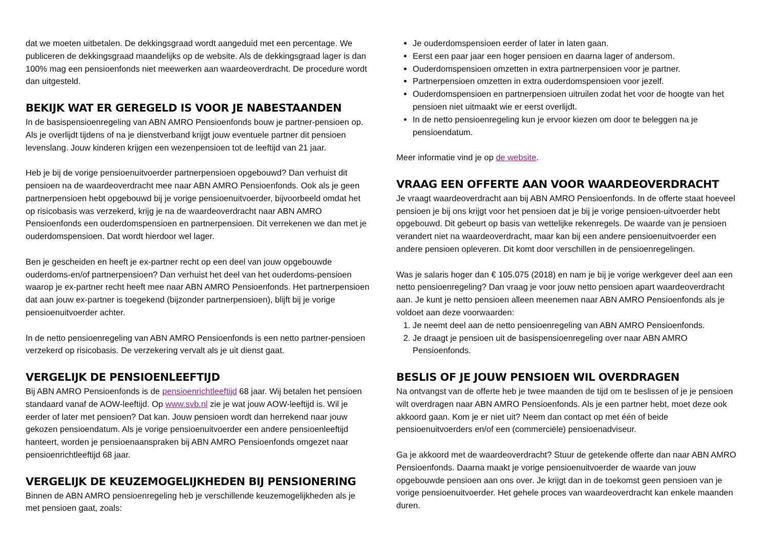dat we moeten uitbetalen. De dekkingsgraad wordt aangeduid met een percentage. We publiceren de dekkingsgraad maandelijks op de website. Als de dekkingsgraad lager is dan 100% mag een pensioenfonds niet meewerken aan waardeoverdracht. De procedure wordt dan uitgesteld.
BEKIJK WAT ER GEREGELD IS VOOR JE NABESTAANDEN
In de basispensioenregeling van ABN AMRO Pensioenfonds bouw je partner-pensioen op. Als je overlijdt tijdens of na je dienstverband krijgt jouw eventuele partner dit pensioen levenslang. Jouw kinderen krijgen een wezenpensioen tot de leeftijd van 21 jaar.
Heb je bij de vorige pensioenuitvoerder partnerpensioen opgebouwd? Dan verhuist dit pensioen na de waardeoverdracht mee naar ABN AMRO Pensioenfonds. Ook als je geen partnerpensioen hebt opgebouwd bij je vorige pensioenuitvoerder, bijvoorbeeld omdat het op risicobasis was verzekerd, krijg je na de waardeoverdracht naar ABN AMRO Pensioenfonds een ouderdomspensioen en partnerpensioen. Dit verrekenen we dan met je ouderdomspensioen. Dat wordt hierdoor wel lager.
Ben je gescheiden en heeft je ex-partner recht op een deel van jouw opgebouwde ouderdoms-en/of partnerpensioen? Dan verhuist het deel van het ouderdoms-pensioen waarop je ex-partner recht heeft mee naar ABN AMRO Pensioenfonds. Het partnerpensioen dat aan jouw ex-partner is toegekend (bijzonder partnerpensioen), blijft bij je vorige pensioenuitvoerder achter.
In de netto pensioenregeling van ABN AMRO Pensioenfonds is een netto partner-pensioen verzekerd op risicobasis. De verzekering vervalt als je uit dienst gaat.
VERGELIJK DE PENSIOENLEEFTIJD
Bij ABN AMRO Pensioenfonds is de pensioenrichtleeftijd 68 jaar. Wij betalen het pensioen standaard vanaf de AOW-leeftijd. Op www.svb.nl zie je wat jouw AOW-leeftijd is. Wil je eerder of later met pensioen? Dat kan. Jouw pensioen wordt dan herrekend naar jouw gekozen pensioendatum. Als je vorige pensioenuitvoerder een andere pensioenleeftijd hanteert, worden je pensioenaanspraken bij ABN AMRO Pensioenfonds omgezet naar pensioenrichtleeftijd 68 jaar.
VERGELIJK DE KEUZEMOGELIJKHEDEN BIJ PENSIONERING
Binnen de ABN AMRO pensioenregeling heb je verschillende keuzemogelijkheden als je met pensioen gaat, zoals:
Je ouderdomspensioen eerder of later in laten gaan.
Eerst een paar jaar een hoger pensioen en daarna lager of andersom.
Ouderdomspensioen omzetten in extra partnerpensioen voor je partner.
Partnerpensioen omzetten in extra ouderdomspensioen voor jezelf.
Ouderdomspensioen en partnerpensioen uitruilen zodat het voor de hoogte van het pensioen niet uitmaakt wie er eerst overlijdt.
In de netto pensioenregeling kun je ervoor kiezen om door te beleggen na je pensioendatum.
Meer informatie vind je op de website.
VRAAG EEN OFFERTE AAN VOOR WAARDEOVERDRACHT
Je vraagt waardeoverdracht aan bij ABN AMRO Pensioenfonds. In de offerte staat hoeveel pensioen je bij ons krijgt voor het pensioen dat je bij je vorige pensioen-uitvoerder hebt opgebouwd. Dit gebeurt op basis van wettelijke rekenregels. De waarde van je pensioen verandert niet na waardeoverdracht, maar kan bij een andere pensioenuitvoerder een andere pensioen opleveren. Dit komt door verschillen in de pensioenregelingen.
Was je salaris hoger dan € 105.075 (2018) en nam je bij je vorige werkgever deel aan een netto pensioenregeling? Dan vraag je voor jouw netto pensioen apart waardeoverdracht aan. Je kunt je netto pensioen alleen meenemen naar ABN AMRO Pensioenfonds als je voldoet aan deze voorwaarden:
1. Je neemt deel aan de netto pensioenregeling van ABN AMRO Pensioenfonds.
2. Je draagt je pensioen uit de basispensioenregeling over naar ABN AMRO Pensioenfonds.
BESLIS OF JE JOUW PENSIOEN WIL OVERDRAGEN
Na ontvangst van de offerte heb je twee maanden de tijd om te beslissen of je je pensioen wilt overdragen naar ABN AMRO Pensioenfonds. Als je een partner hebt, moet deze ook akkoord gaan. Kom je er niet uit? Neem dan contact op met één of beide pensioenuitvoerders en/of een (commerciële) pensioenadviseur.
Ga je akkoord met de waardeoverdracht? Stuur de getekende offerte dan naar ABN AMRO Pensioenfonds. Daarna maakt je vorige pensioenuitvoerder de waarde van jouw opgebouwde pensioen aan ons over. Je krijgt dan in de toekomst geen pensioen van je vorige pensioenuitvoerder. Het gehele proces van waardeoverdracht kan enkele maanden duren.